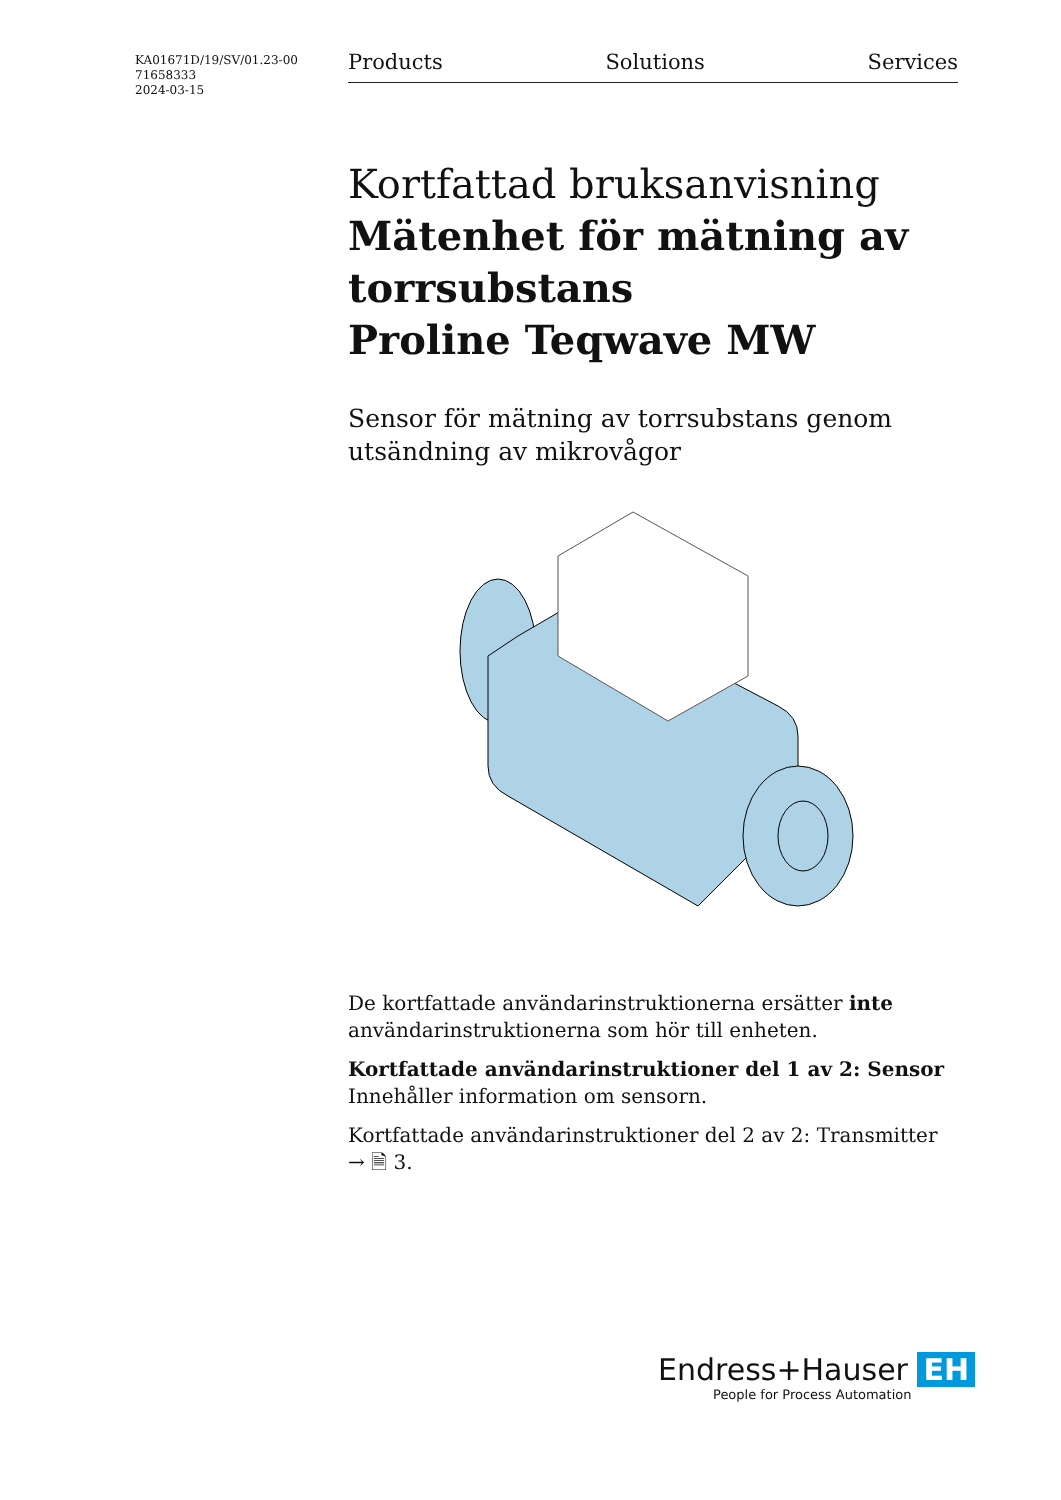KA01671D/19/SV/01.23-00
71658333
2024-03-15
Products Solutions Services
Kortfattad bruksanvisning
Mätenhet för mätning av torrsubstans
Proline Teqwave MW
Sensor för mätning av torrsubstans genom utsändning av mikrovågor
De kortfattade användarinstruktionerna ersätter inte användarinstruktionerna som hör till enheten.
Kortfattade användarinstruktioner del 1 av 2: Sensor
Innehåller information om sensorn.
Kortfattade användarinstruktioner del 2 av 2: Transmitter
→ 🗎 3.
Endress+Hauser EH
People for Process Automation